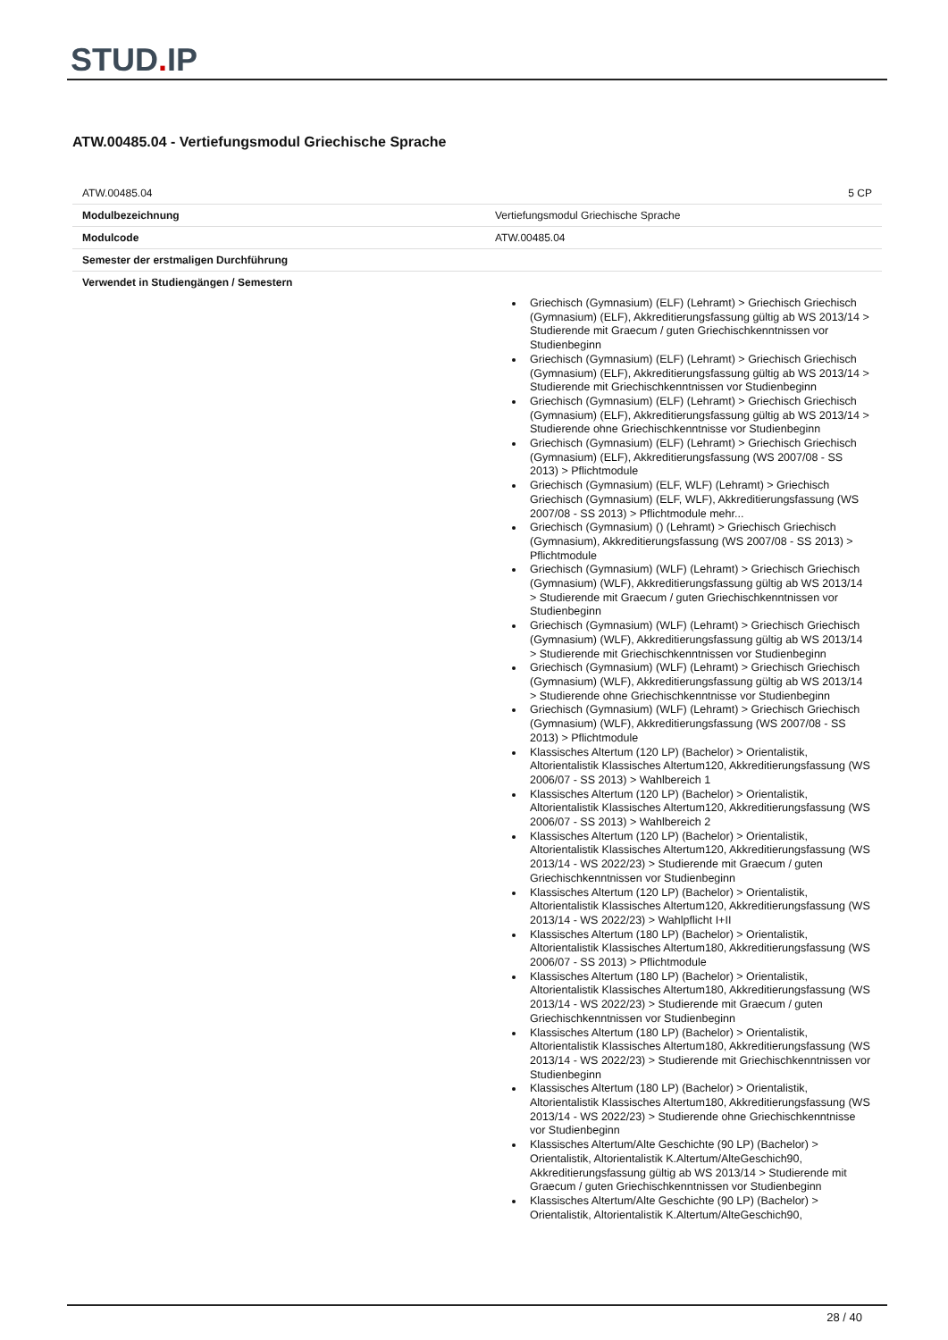STUD. IP
ATW.00485.04 - Vertiefungsmodul Griechische Sprache
| ATW.00485.04 | 5 CP |
| Modulbezeichnung | Vertiefungsmodul Griechische Sprache |
| Modulcode | ATW.00485.04 |
| Semester der erstmaligen Durchführung | |
| Verwendet in Studiengängen / Semestern | Griechisch (Gymnasium) (ELF) (Lehramt) > Griechisch Griechisch (Gymnasium) (ELF), Akkreditierungsfassung gültig ab WS 2013/14 > Studierende mit Graecum / guten Griechischkenntnissen vor Studienbeginn Griechisch (Gymnasium) (ELF) (Lehramt) > Griechisch Griechisch (Gymnasium) (ELF), Akkreditierungsfassung gültig ab WS 2013/14 > Studierende mit Griechischkenntnissen vor Studienbeginn Griechisch (Gymnasium) (ELF) (Lehramt) > Griechisch Griechisch (Gymnasium) (ELF), Akkreditierungsfassung gültig ab WS 2013/14 > Studierende ohne Griechischkenntnisse vor Studienbeginn Griechisch (Gymnasium) (ELF) (Lehramt) > Griechisch Griechisch (Gymnasium) (ELF), Akkreditierungsfassung (WS 2007/08 - SS 2013) > Pflichtmodule Griechisch (Gymnasium) (ELF, WLF) (Lehramt) > Griechisch Griechisch (Gymnasium) (ELF, WLF), Akkreditierungsfassung (WS 2007/08 - SS 2013) > Pflichtmodule mehr... Griechisch (Gymnasium) () (Lehramt) > Griechisch Griechisch (Gymnasium), Akkreditierungsfassung (WS 2007/08 - SS 2013) > Pflichtmodule Griechisch (Gymnasium) (WLF) (Lehramt) > Griechisch Griechisch (Gymnasium) (WLF), Akkreditierungsfassung gültig ab WS 2013/14 > Studierende mit Graecum / guten Griechischkenntnissen vor Studienbeginn Griechisch (Gymnasium) (WLF) (Lehramt) > Griechisch Griechisch (Gymnasium) (WLF), Akkreditierungsfassung gültig ab WS 2013/14 > Studierende mit Griechischkenntnissen vor Studienbeginn Griechisch (Gymnasium) (WLF) (Lehramt) > Griechisch Griechisch (Gymnasium) (WLF), Akkreditierungsfassung gültig ab WS 2013/14 > Studierende ohne Griechischkenntnisse vor Studienbeginn Griechisch (Gymnasium) (WLF) (Lehramt) > Griechisch Griechisch (Gymnasium) (WLF), Akkreditierungsfassung (WS 2007/08 - SS 2013) > Pflichtmodule Klassisches Altertum (120 LP) (Bachelor) > Orientalistik, Altorientalistik Klassisches Altertum120, Akkreditierungsfassung (WS 2006/07 - SS 2013) > Wahlbereich 1 Klassisches Altertum (120 LP) (Bachelor) > Orientalistik, Altorientalistik Klassisches Altertum120, Akkreditierungsfassung (WS 2006/07 - SS 2013) > Wahlbereich 2 Klassisches Altertum (120 LP) (Bachelor) > Orientalistik, Altorientalistik Klassisches Altertum120, Akkreditierungsfassung (WS 2013/14 - WS 2022/23) > Studierende mit Graecum / guten Griechischkenntnissen vor Studienbeginn Klassisches Altertum (120 LP) (Bachelor) > Orientalistik, Altorientalistik Klassisches Altertum120, Akkreditierungsfassung (WS 2013/14 - WS 2022/23) > Wahlpflicht I+II Klassisches Altertum (180 LP) (Bachelor) > Orientalistik, Altorientalistik Klassisches Altertum180, Akkreditierungsfassung (WS 2006/07 - SS 2013) > Pflichtmodule Klassisches Altertum (180 LP) (Bachelor) > Orientalistik, Altorientalistik Klassisches Altertum180, Akkreditierungsfassung (WS 2013/14 - WS 2022/23) > Studierende mit Graecum / guten Griechischkenntnissen vor Studienbeginn Klassisches Altertum (180 LP) (Bachelor) > Orientalistik, Altorientalistik Klassisches Altertum180, Akkreditierungsfassung (WS 2013/14 - WS 2022/23) > Studierende mit Griechischkenntnissen vor Studienbeginn Klassisches Altertum (180 LP) (Bachelor) > Orientalistik, Altorientalistik Klassisches Altertum180, Akkreditierungsfassung (WS 2013/14 - WS 2022/23) > Studierende ohne Griechischkenntnisse vor Studienbeginn Klassisches Altertum/Alte Geschichte (90 LP) (Bachelor) > Orientalistik, Altorientalistik K.Altertum/AlteGeschich90, Akkreditierungsfassung gültig ab WS 2013/14 > Studierende mit Graecum / guten Griechischkenntnissen vor Studienbeginn Klassisches Altertum/Alte Geschichte (90 LP) (Bachelor) > Orientalistik, Altorientalistik K.Altertum/AlteGeschich90, |
28 / 40